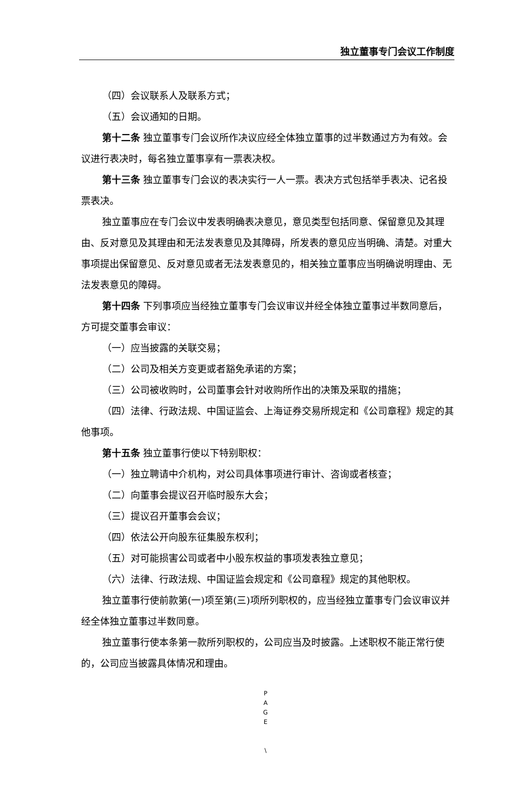独立董事专门会议工作制度
（四）会议联系人及联系方式；
（五）会议通知的日期。
第十二条 独立董事专门会议所作决议应经全体独立董事的过半数通过方为有效。会议进行表决时，每名独立董事享有一票表决权。
第十三条 独立董事专门会议的表决实行一人一票。表决方式包括举手表决、记名投票表决。
独立董事应在专门会议中发表明确表决意见，意见类型包括同意、保留意见及其理由、反对意见及其理由和无法发表意见及其障碍，所发表的意见应当明确、清楚。对重大事项提出保留意见、反对意见或者无法发表意见的，相关独立董事应当明确说明理由、无法发表意见的障碍。
第十四条 下列事项应当经独立董事专门会议审议并经全体独立董事过半数同意后，方可提交董事会审议：
（一）应当披露的关联交易；
（二）公司及相关方变更或者豁免承诺的方案；
（三）公司被收购时，公司董事会针对收购所作出的决策及采取的措施；
（四）法律、行政法规、中国证监会、上海证券交易所规定和《公司章程》规定的其他事项。
第十五条 独立董事行使以下特别职权：
（一）独立聘请中介机构，对公司具体事项进行审计、咨询或者核查；
（二）向董事会提议召开临时股东大会；
（三）提议召开董事会会议；
（四）依法公开向股东征集股东权利；
（五）对可能损害公司或者中小股东权益的事项发表独立意见；
（六）法律、行政法规、中国证监会规定和《公司章程》规定的其他职权。
独立董事行使前款第(一)项至第(三)项所列职权的，应当经独立董事专门会议审议并经全体独立董事过半数同意。
独立董事行使本条第一款所列职权的，公司应当及时披露。上述职权不能正常行使的，公司应当披露具体情况和理由。
P
A
G
E
\